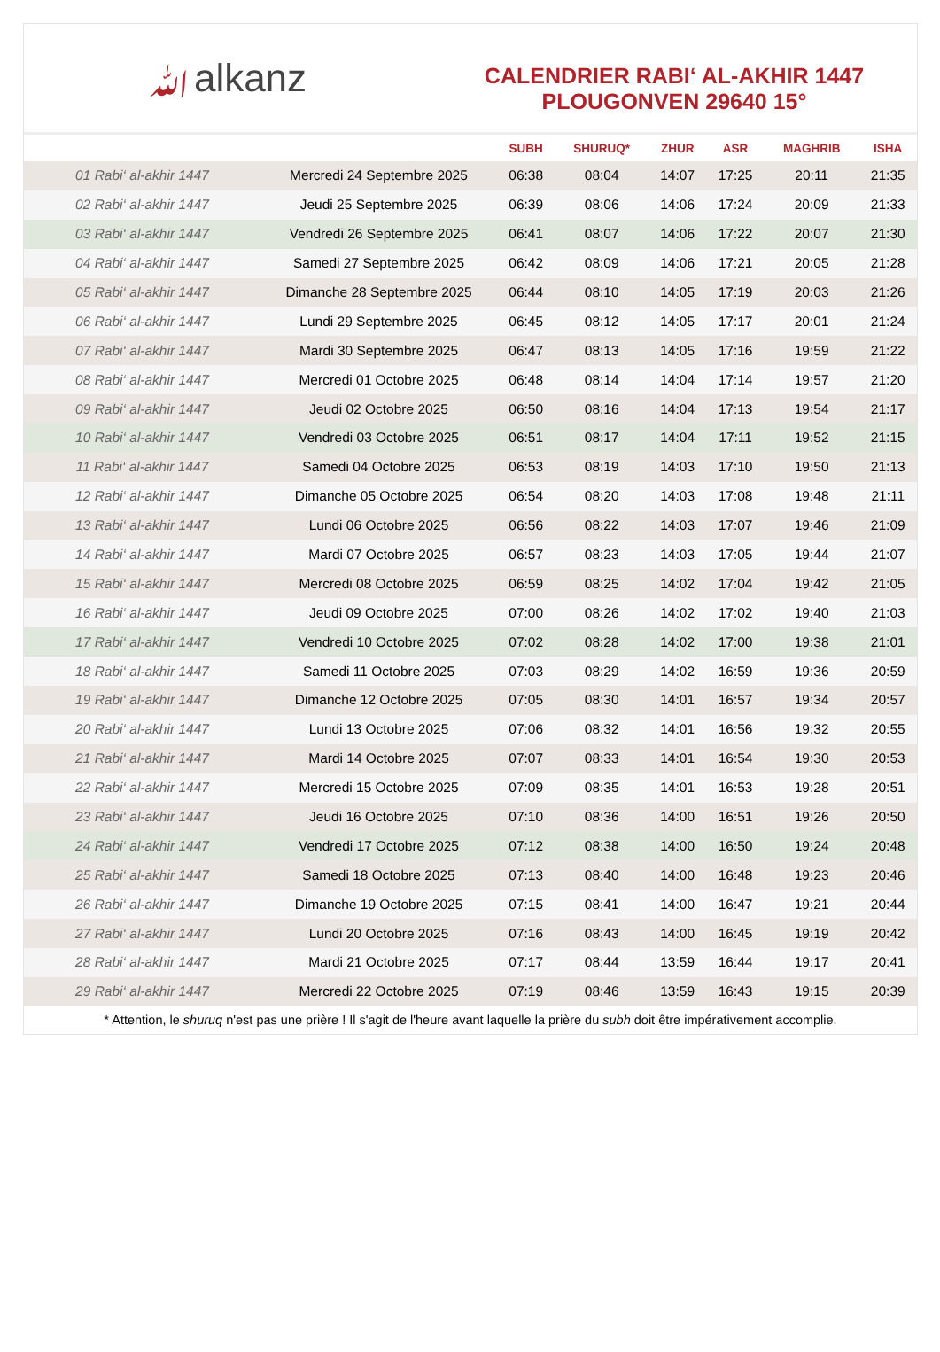ﷲalkanz
CALENDRIER RABI‘ AL-AKHIR 1447
PLOUGONVEN 29640 15°
| | | SUBH | SHURUQ* | ZHUR | ASR | MAGHRIB | ISHA |
| --- | --- | --- | --- | --- | --- | --- | --- |
| 01 Rabi‘ al-akhir 1447 | Mercredi 24 Septembre 2025 | 06:38 | 08:04 | 14:07 | 17:25 | 20:11 | 21:35 |
| 02 Rabi‘ al-akhir 1447 | Jeudi 25 Septembre 2025 | 06:39 | 08:06 | 14:06 | 17:24 | 20:09 | 21:33 |
| 03 Rabi‘ al-akhir 1447 | Vendredi 26 Septembre 2025 | 06:41 | 08:07 | 14:06 | 17:22 | 20:07 | 21:30 |
| 04 Rabi‘ al-akhir 1447 | Samedi 27 Septembre 2025 | 06:42 | 08:09 | 14:06 | 17:21 | 20:05 | 21:28 |
| 05 Rabi‘ al-akhir 1447 | Dimanche 28 Septembre 2025 | 06:44 | 08:10 | 14:05 | 17:19 | 20:03 | 21:26 |
| 06 Rabi‘ al-akhir 1447 | Lundi 29 Septembre 2025 | 06:45 | 08:12 | 14:05 | 17:17 | 20:01 | 21:24 |
| 07 Rabi‘ al-akhir 1447 | Mardi 30 Septembre 2025 | 06:47 | 08:13 | 14:05 | 17:16 | 19:59 | 21:22 |
| 08 Rabi‘ al-akhir 1447 | Mercredi 01 Octobre 2025 | 06:48 | 08:14 | 14:04 | 17:14 | 19:57 | 21:20 |
| 09 Rabi‘ al-akhir 1447 | Jeudi 02 Octobre 2025 | 06:50 | 08:16 | 14:04 | 17:13 | 19:54 | 21:17 |
| 10 Rabi‘ al-akhir 1447 | Vendredi 03 Octobre 2025 | 06:51 | 08:17 | 14:04 | 17:11 | 19:52 | 21:15 |
| 11 Rabi‘ al-akhir 1447 | Samedi 04 Octobre 2025 | 06:53 | 08:19 | 14:03 | 17:10 | 19:50 | 21:13 |
| 12 Rabi‘ al-akhir 1447 | Dimanche 05 Octobre 2025 | 06:54 | 08:20 | 14:03 | 17:08 | 19:48 | 21:11 |
| 13 Rabi‘ al-akhir 1447 | Lundi 06 Octobre 2025 | 06:56 | 08:22 | 14:03 | 17:07 | 19:46 | 21:09 |
| 14 Rabi‘ al-akhir 1447 | Mardi 07 Octobre 2025 | 06:57 | 08:23 | 14:03 | 17:05 | 19:44 | 21:07 |
| 15 Rabi‘ al-akhir 1447 | Mercredi 08 Octobre 2025 | 06:59 | 08:25 | 14:02 | 17:04 | 19:42 | 21:05 |
| 16 Rabi‘ al-akhir 1447 | Jeudi 09 Octobre 2025 | 07:00 | 08:26 | 14:02 | 17:02 | 19:40 | 21:03 |
| 17 Rabi‘ al-akhir 1447 | Vendredi 10 Octobre 2025 | 07:02 | 08:28 | 14:02 | 17:00 | 19:38 | 21:01 |
| 18 Rabi‘ al-akhir 1447 | Samedi 11 Octobre 2025 | 07:03 | 08:29 | 14:02 | 16:59 | 19:36 | 20:59 |
| 19 Rabi‘ al-akhir 1447 | Dimanche 12 Octobre 2025 | 07:05 | 08:30 | 14:01 | 16:57 | 19:34 | 20:57 |
| 20 Rabi‘ al-akhir 1447 | Lundi 13 Octobre 2025 | 07:06 | 08:32 | 14:01 | 16:56 | 19:32 | 20:55 |
| 21 Rabi‘ al-akhir 1447 | Mardi 14 Octobre 2025 | 07:07 | 08:33 | 14:01 | 16:54 | 19:30 | 20:53 |
| 22 Rabi‘ al-akhir 1447 | Mercredi 15 Octobre 2025 | 07:09 | 08:35 | 14:01 | 16:53 | 19:28 | 20:51 |
| 23 Rabi‘ al-akhir 1447 | Jeudi 16 Octobre 2025 | 07:10 | 08:36 | 14:00 | 16:51 | 19:26 | 20:50 |
| 24 Rabi‘ al-akhir 1447 | Vendredi 17 Octobre 2025 | 07:12 | 08:38 | 14:00 | 16:50 | 19:24 | 20:48 |
| 25 Rabi‘ al-akhir 1447 | Samedi 18 Octobre 2025 | 07:13 | 08:40 | 14:00 | 16:48 | 19:23 | 20:46 |
| 26 Rabi‘ al-akhir 1447 | Dimanche 19 Octobre 2025 | 07:15 | 08:41 | 14:00 | 16:47 | 19:21 | 20:44 |
| 27 Rabi‘ al-akhir 1447 | Lundi 20 Octobre 2025 | 07:16 | 08:43 | 14:00 | 16:45 | 19:19 | 20:42 |
| 28 Rabi‘ al-akhir 1447 | Mardi 21 Octobre 2025 | 07:17 | 08:44 | 13:59 | 16:44 | 19:17 | 20:41 |
| 29 Rabi‘ al-akhir 1447 | Mercredi 22 Octobre 2025 | 07:19 | 08:46 | 13:59 | 16:43 | 19:15 | 20:39 |
* Attention, le shuruq n'est pas une prière ! Il s'agit de l'heure avant laquelle la prière du subh doit être impérativement accomplie.